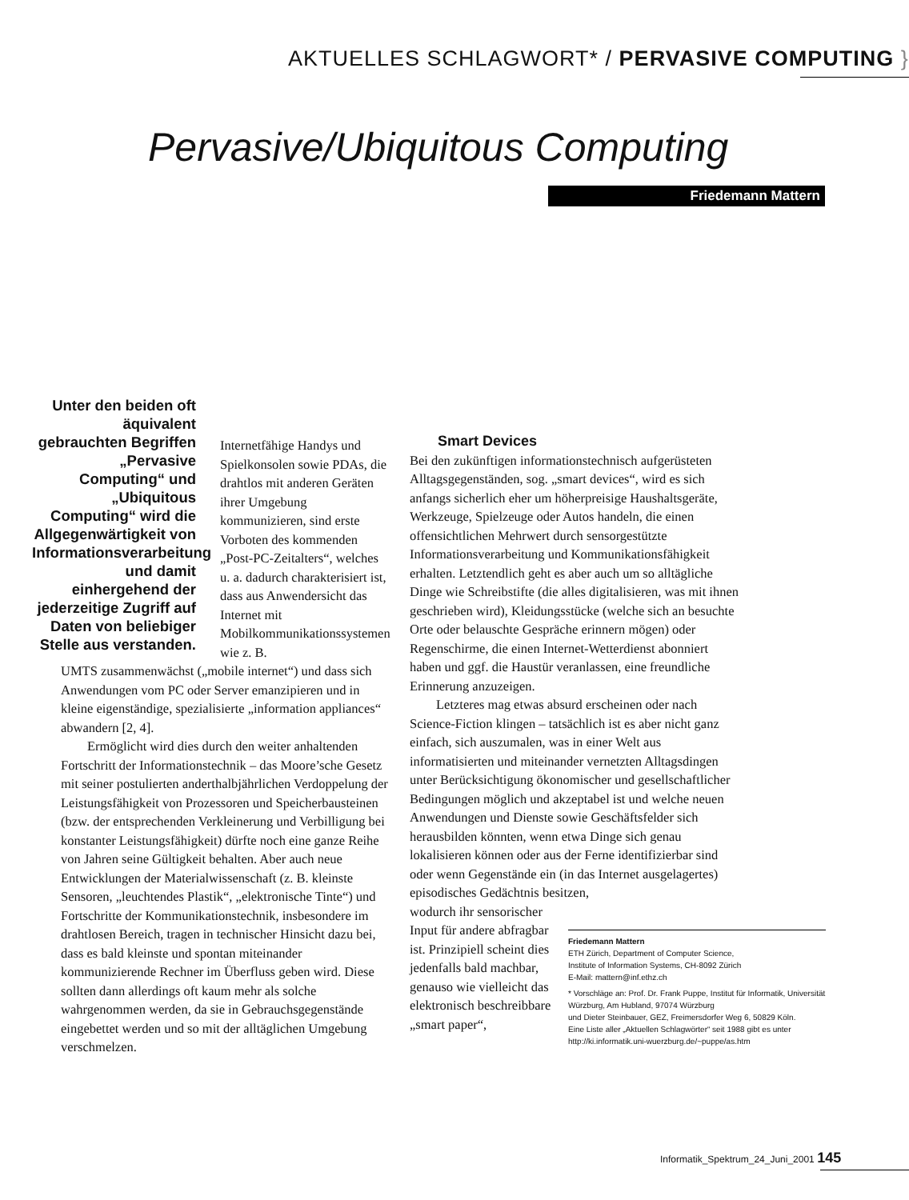AKTUELLES SCHLAGWORT* / PERVASIVE COMPUTING }
Pervasive/Ubiquitous Computing
Friedemann Mattern
Unter den beiden oft äquivalent gebrauchten Begriffen „Pervasive Computing“ und „Ubiquitous Computing“ wird die Allgegenwärtigkeit von Informationsverarbeitung und damit einhergehend der jederzeitige Zugriff auf Daten von beliebiger Stelle aus verstanden.
Internetfähige Handys und Spielkonsolen sowie PDAs, die drahtlos mit anderen Geräten ihrer Umgebung kommunizieren, sind erste Vorboten des kommenden „Post-PC-Zeitalters“, welches u. a. dadurch charakterisiert ist, dass aus Anwendersicht das Internet mit Mobilkommunikationssystemen wie z. B.
UMTS zusammenwächst („mobile internet“) und dass sich Anwendungen vom PC oder Server emanzipieren und in kleine eigenständige, spezialisierte „information appliances“ abwandern [2, 4].
Ermöglicht wird dies durch den weiter anhaltenden Fortschritt der Informationstechnik – das Moore’sche Gesetz mit seiner postulierten anderthalbjährlichen Verdoppelung der Leistungsfähigkeit von Prozessoren und Speicherbausteinen (bzw. der entsprechenden Verkleinerung und Verbilligung bei konstanter Leistungsfähigkeit) dürfte noch eine ganze Reihe von Jahren seine Gültigkeit behalten. Aber auch neue Entwicklungen der Materialwissenschaft (z. B. kleinste Sensoren, „leuchtendes Plastik“, „elektronische Tinte“) und Fortschritte der Kommunikationstechnik, insbesondere im drahtlosen Bereich, tragen in technischer Hinsicht dazu bei, dass es bald kleinste und spontan miteinander kommunizierende Rechner im Überfluss geben wird. Diese sollten dann allerdings oft kaum mehr als solche wahrgenommen werden, da sie in Gebrauchsgegenstände eingebettet werden und so mit der alltäglichen Umgebung verschmelzen.
Smart Devices
Bei den zukünftigen informationstechnisch aufgerüsteten Alltagsgegenständen, sog. „smart devices“, wird es sich anfangs sicherlich eher um höherpreisige Haushaltsgeräte, Werkzeuge, Spielzeuge oder Autos handeln, die einen offensichtlichen Mehrwert durch sensorgestützte Informationsverarbeitung und Kommunikationsfähigkeit erhalten. Letztendlich geht es aber auch um so alltägliche Dinge wie Schreibstifte (die alles digitalisieren, was mit ihnen geschrieben wird), Kleidungsstücke (welche sich an besuchte Orte oder belauschte Gespräche erinnern mögen) oder Regenschirme, die einen Internet-Wetterdienst abonniert haben und ggf. die Haustür veranlassen, eine freundliche Erinnerung anzuzeigen.
Letzteres mag etwas absurd erscheinen oder nach Science-Fiction klingen – tatsächlich ist es aber nicht ganz einfach, sich auszumalen, was in einer Welt aus informatisierten und miteinander vernetzten Alltagsdingen unter Berücksichtigung ökonomischer und gesellschaftlicher Bedingungen möglich und akzeptabel ist und welche neuen Anwendungen und Dienste sowie Geschäftsfelder sich herausbilden könnten, wenn etwa Dinge sich genau lokalisieren können oder aus der Ferne identifizierbar sind oder wenn Gegenstände ein (in das Internet ausgelagertes) episodisches Gedächtnis besitzen,
wodurch ihr sensorischer Input für andere abfragbar ist. Prinzipiell scheint dies jedenfalls bald machbar, genauso wie vielleicht das elektronisch beschreibbare „smart paper“,
Friedemann Mattern
ETH Zürich, Department of Computer Science,
Institute of Information Systems, CH-8092 Zürich
E-Mail: mattern@inf.ethz.ch
* Vorschläge an: Prof. Dr. Frank Puppe, Institut für Informatik, Universität Würzburg, Am Hubland, 97074 Würzburg
und Dieter Steinbauer, GEZ, Freimersdorfer Weg 6, 50829 Köln.
Eine Liste aller „Aktuellen Schlagwörter“ seit 1988 gibt es unter
http://ki.informatik.uni-wuerzburg.de/~puppe/as.htm
Informatik_Spektrum_24_Juni_2001 145